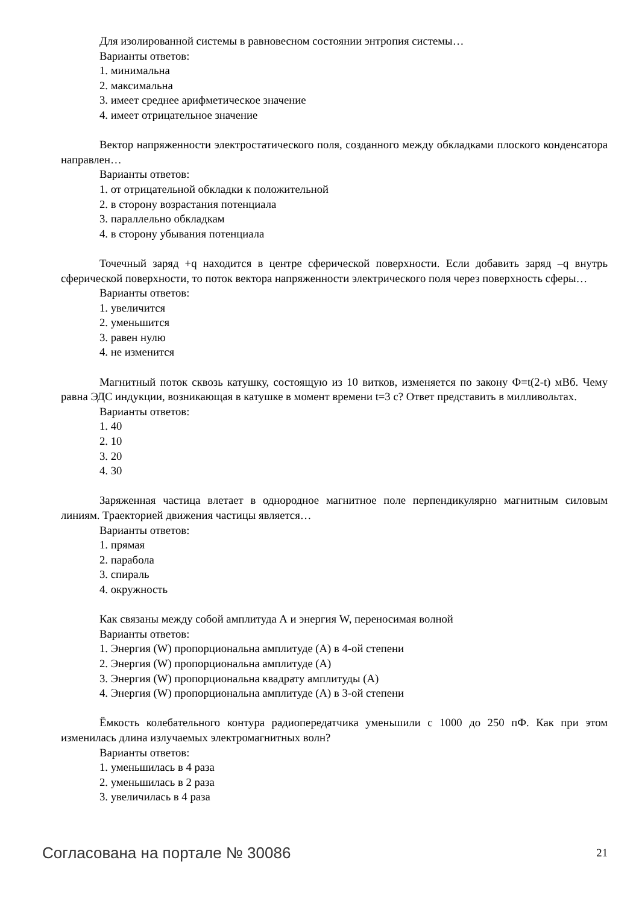Для изолированной системы в равновесном состоянии энтропия системы…
Варианты ответов:
1. минимальна
2. максимальна
3. имеет среднее арифметическое значение
4. имеет отрицательное значение
Вектор напряженности электростатического поля, созданного между обкладками плоского конденсатора направлен…
Варианты ответов:
1. от отрицательной обкладки к положительной
2. в сторону возрастания потенциала
3. параллельно обкладкам
4. в сторону убывания потенциала
Точечный заряд +q находится в центре сферической поверхности. Если добавить заряд –q внутрь сферической поверхности, то поток вектора напряженности электрического поля через по­верхность сферы…
Варианты ответов:
1. увеличится
2. уменьшится
3. равен нулю
4. не изменится
Магнитный поток сквозь катушку, состоящую из 10 витков, изменяется по закону Ф=t(2-t) мВб. Чему равна ЭДС индукции, возникающая в катушке в момент времени t=3 с? Ответ предста­вить в милливольтах.
Варианты ответов:
1. 40
2. 10
3. 20
4. 30
Заряженная частица влетает в однородное магнитное поле перпендикулярно магнитным си­ловым линиям. Траекторией движения частицы является…
Варианты ответов:
1. прямая
2. парабола
3. спираль
4. окружность
Как связаны между собой амплитуда А и энергия W, переносимая волной
Варианты ответов:
1. Энергия (W) пропорциональна амплитуде (А) в 4-ой степени
2. Энергия (W) пропорциональна амплитуде (А)
3. Энергия (W) пропорциональна квадрату амплитуды (А)
4. Энергия (W) пропорциональна амплитуде (А) в 3-ой степени
Ёмкость колебательного контура радиопередатчика уменьшили с 1000 до 250 пФ. Как при этом изменилась длина излучаемых электромагнитных волн?
Варианты ответов:
1. уменьшилась в 4 раза
2. уменьшилась в 2 раза
3. увеличилась в 4 раза
Согласована на портале № 30086 21